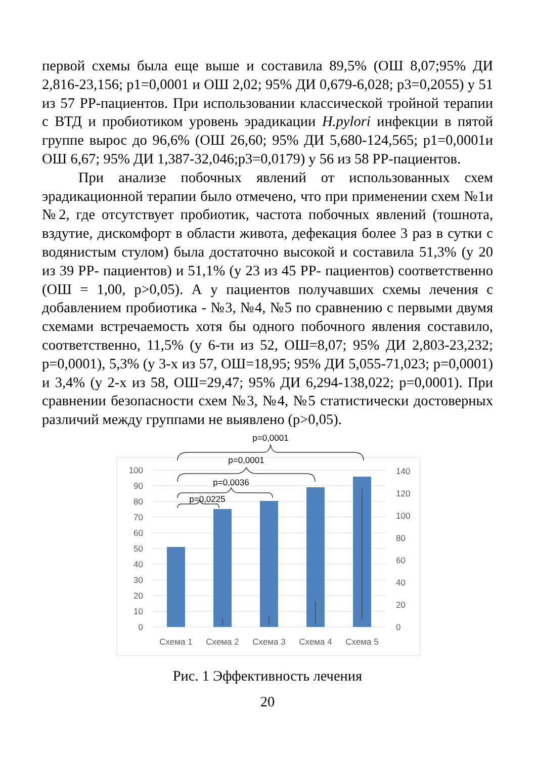первой схемы была еще выше и составила 89,5% (ОШ 8,07;95% ДИ 2,816-23,156; p1=0,0001 и ОШ 2,02; 95% ДИ 0,679-6,028; p3=0,2055) у 51 из 57 РР-пациентов. При использовании классической тройной терапии с ВТД и пробиотиком уровень эрадикации H.pylori инфекции в пятой группе вырос до 96,6% (ОШ 26,60; 95% ДИ 5,680-124,565; p1=0,0001и ОШ 6,67; 95% ДИ 1,387-32,046;p3=0,0179) у 56 из 58 РР-пациентов.
При анализе побочных явлений от использованных схем эрадикационной терапии было отмечено, что при применении схем №1и №2, где отсутствует пробиотик, частота побочных явлений (тошнота, вздутие, дискомфорт в области живота, дефекация более 3 раз в сутки с водянистым стулом) была достаточно высокой и составила 51,3% (у 20 из 39 РР- пациентов) и 51,1% (у 23 из 45 РР- пациентов) соответственно (ОШ = 1,00, p>0,05). А у пациентов получавших схемы лечения с добавлением пробиотика - №3, №4, №5 по сравнению с первыми двумя схемами встречаемость хотя бы одного побочного явления составило, соответственно, 11,5% (у 6-ти из 52, ОШ=8,07; 95% ДИ 2,803-23,232; p=0,0001), 5,3% (у 3-х из 57, ОШ=18,95; 95% ДИ 5,055-71,023; p=0,0001) и 3,4% (у 2-х из 58, ОШ=29,47; 95% ДИ 6,294-138,022; p=0,0001). При сравнении безопасности схем №3, №4, №5 статистически достоверных различий между группами не выявлено (p>0,05).
0
10
20
30
40
50
60
70
80
90
100
0
20
40
60
80
100
120
140
Схема 1
Схема 2
Схема 3
Схема 4
Схема 5
p=0,0001
p=0,0001
p=0,0036
p=0,0225
Рис. 1 Эффективность лечения
20